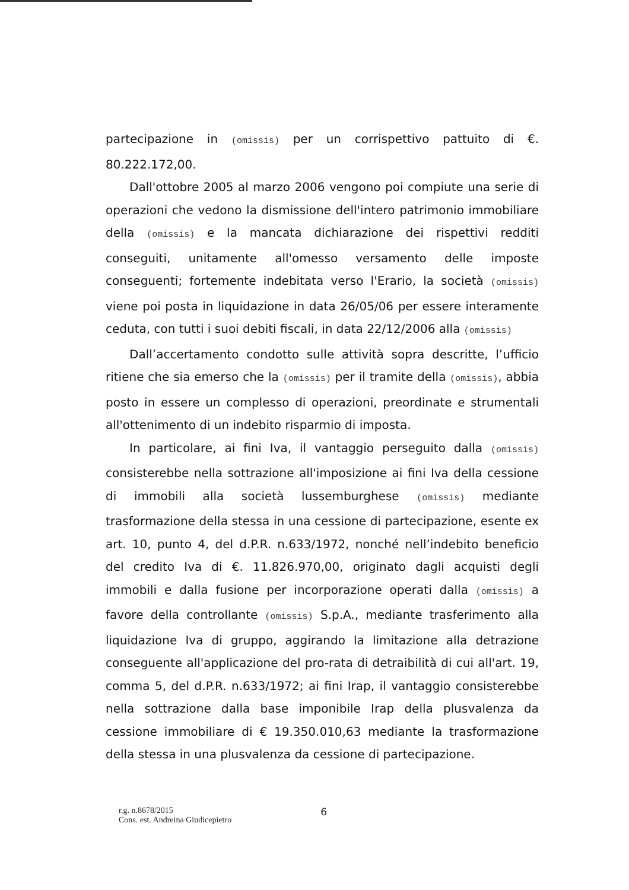partecipazione in (omissis) per un corrispettivo pattuito di €. 80.222.172,00.
Dall'ottobre 2005 al marzo 2006 vengono poi compiute una serie di operazioni che vedono la dismissione dell'intero patrimonio immobiliare della (omissis) e la mancata dichiarazione dei rispettivi redditi conseguiti, unitamente all'omesso versamento delle imposte conseguenti; fortemente indebitata verso l'Erario, la società (omissis) viene poi posta in liquidazione in data 26/05/06 per essere interamente ceduta, con tutti i suoi debiti fiscali, in data 22/12/2006 alla (omissis)
Dall’accertamento condotto sulle attività sopra descritte, l’ufficio ritiene che sia emerso che la (omissis) per il tramite della (omissis), abbia posto in essere un complesso di operazioni, preordinate e strumentali all'ottenimento di un indebito risparmio di imposta.
In particolare, ai fini Iva, il vantaggio perseguito dalla (omissis) consisterebbe nella sottrazione all'imposizione ai fini Iva della cessione di immobili alla società lussemburghese (omissis) mediante trasformazione della stessa in una cessione di partecipazione, esente ex art. 10, punto 4, del d.P.R. n.633/1972, nonché nell’indebito beneficio del credito Iva di €. 11.826.970,00, originato dagli acquisti degli immobili e dalla fusione per incorporazione operati dalla (omissis) a favore della controllante (omissis) S.p.A., mediante trasferimento alla liquidazione Iva di gruppo, aggirando la limitazione alla detrazione conseguente all'applicazione del pro-rata di detraibilità di cui all'art. 19, comma 5, del d.P.R. n.633/1972; ai fini Irap, il vantaggio consisterebbe nella sottrazione dalla base imponibile Irap della plusvalenza da cessione immobiliare di € 19.350.010,63 mediante la trasformazione della stessa in una plusvalenza da cessione di partecipazione.
r.g. n.8678/2015
Cons. est. Andreina Giudicepietro
6